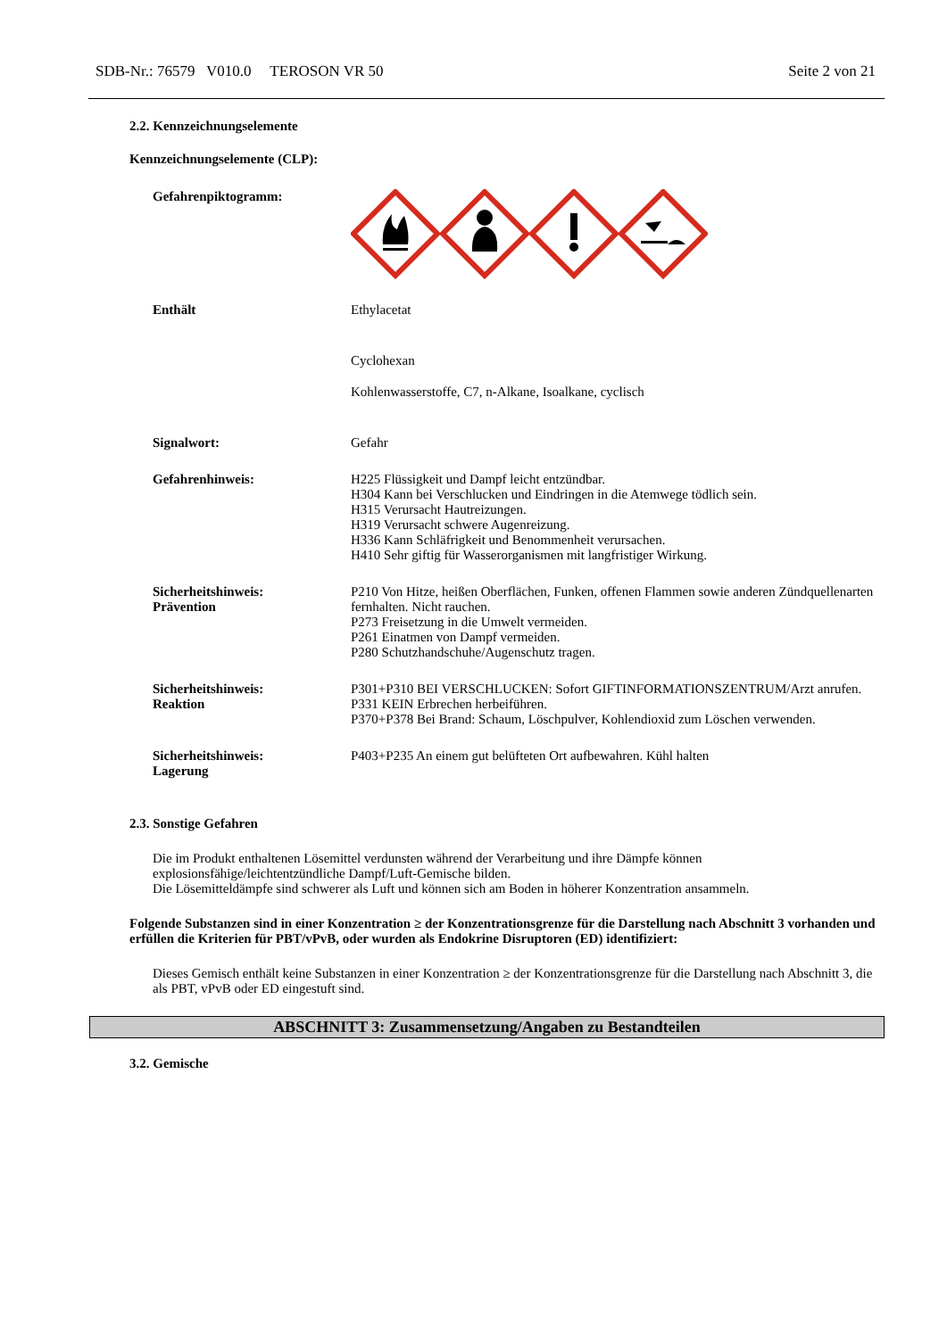SDB-Nr.: 76579 V010.0 TEROSON VR 50 Seite 2 von 21
2.2. Kennzeichnungselemente
Kennzeichnungselemente (CLP):
Gefahrenpiktogramm:
Enthält Ethylacetat
Cyclohexan
Kohlenwasserstoffe, C7, n-Alkane, Isoalkane, cyclisch
Signalwort: Gefahr
Gefahrenhinweis: H225 Flüssigkeit und Dampf leicht entzündbar.
H304 Kann bei Verschlucken und Eindringen in die Atemwege tödlich sein.
H315 Verursacht Hautreizungen.
H319 Verursacht schwere Augenreizung.
H336 Kann Schläfrigkeit und Benommenheit verursachen.
H410 Sehr giftig für Wasserorganismen mit langfristiger Wirkung.
Sicherheitshinweis:
Prävention
P210 Von Hitze, heißen Oberflächen, Funken, offenen Flammen sowie anderen Zündquellenarten fernhalten. Nicht rauchen.
P273 Freisetzung in die Umwelt vermeiden.
P261 Einatmen von Dampf vermeiden.
P280 Schutzhandschuhe/Augenschutz tragen.
Sicherheitshinweis:
Reaktion
P301+P310 BEI VERSCHLUCKEN: Sofort GIFTINFORMATIONSZENTRUM/Arzt anrufen.
P331 KEIN Erbrechen herbeiführen.
P370+P378 Bei Brand: Schaum, Löschpulver, Kohlendioxid zum Löschen verwenden.
Sicherheitshinweis:
Lagerung
P403+P235 An einem gut belüfteten Ort aufbewahren. Kühl halten
2.3. Sonstige Gefahren
Die im Produkt enthaltenen Lösemittel verdunsten während der Verarbeitung und ihre Dämpfe können explosionsfähige/leichtentzündliche Dampf/Luft-Gemische bilden.
Die Lösemitteldämpfe sind schwerer als Luft und können sich am Boden in höherer Konzentration ansammeln.
Folgende Substanzen sind in einer Konzentration ≥ der Konzentrationsgrenze für die Darstellung nach Abschnitt 3 vorhanden und erfüllen die Kriterien für PBT/vPvB, oder wurden als Endokrine Disruptoren (ED) identifiziert:
Dieses Gemisch enthält keine Substanzen in einer Konzentration ≥ der Konzentrationsgrenze für die Darstellung nach Abschnitt 3, die als PBT, vPvB oder ED eingestuft sind.
ABSCHNITT 3: Zusammensetzung/Angaben zu Bestandteilen
3.2. Gemische